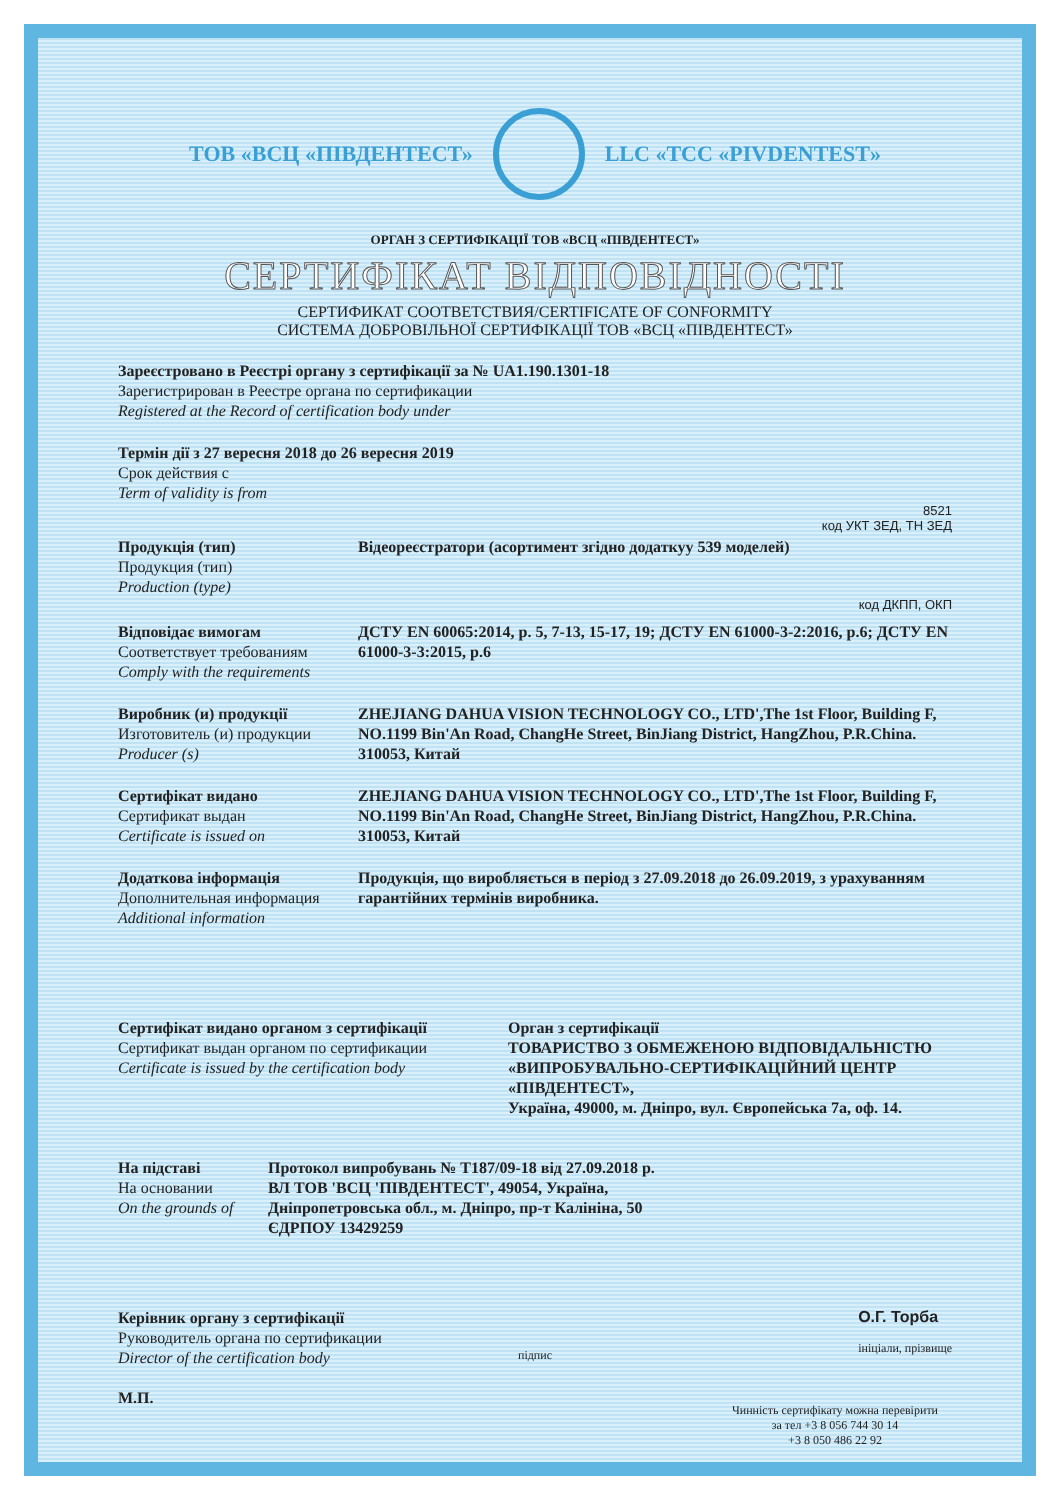ТОВ «ВСЦ «ПІВДЕНТЕСТ» LLC «TCC «PIVDENTEST»
ОРГАН З СЕРТИФІКАЦІЇ ТОВ «ВСЦ «ПІВДЕНТЕСТ»
СЕРТИФІКАТ ВІДПОВІДНОСТІ
СЕРТИФИКАТ СООТВЕТСТВИЯ/CERTIFICATE OF CONFORMITY
СИСТЕМА ДОБРОВІЛЬНОЇ СЕРТИФІКАЦІЇ ТОВ «ВСЦ «ПІВДЕНТЕСТ»
Зареєстровано в Реєстрі органу з сертифікації за № UA1.190.1301-18
Зарегистрирован в Реестре органа по сертификации
Registered at the Record of certification body under
Термін дії з 27 вересня 2018 до 26 вересня 2019
Срок действия с
Term of validity is from
8521
код УКТ ЗЕД, ТН ЗЕД
Продукція (тип)
Продукция (тип)
Production (type)
Відеореєстратори (асортимент згідно додаткуу 539 моделей)
код ДКПП, ОКП
Відповідає вимогам
Соответствует требованиям
Comply with the requirements
ДСТУ EN 60065:2014, р. 5, 7-13, 15-17, 19; ДСТУ EN 61000-3-2:2016, р.6; ДСТУ EN 61000-3-3:2015, р.6
Виробник (и) продукції
Изготовитель (и) продукции
Producer (s)
ZHEJIANG DAHUA VISION TECHNOLOGY CO., LTD',The 1st Floor, Building F, NO.1199 Bin'An Road, ChangHe Street, BinJiang District, HangZhou, P.R.China. 310053, Китай
Сертифікат видано
Сертификат выдан
Certificate is issued on
ZHEJIANG DAHUA VISION TECHNOLOGY CO., LTD',The 1st Floor, Building F, NO.1199 Bin'An Road, ChangHe Street, BinJiang District, HangZhou, P.R.China. 310053, Китай
Додаткова інформація
Дополнительная информация
Additional information
Продукція, що виробляється в період з 27.09.2018 до 26.09.2019, з урахуванням гарантійних термінів виробника.
Сертифікат видано органом з сертифікації
Сертификат выдан органом по сертификации
Certificate is issued by the certification body
Орган з сертифікації
ТОВАРИСТВО З ОБМЕЖЕНОЮ ВІДПОВІДАЛЬНІСТЮ «ВИПРОБУВАЛЬНО-СЕРТИФІКАЦІЙНИЙ ЦЕНТР «ПІВДЕНТЕСТ»,
Україна, 49000, м. Дніпро, вул. Європейська 7а, оф. 14.
На підставі
На основании
On the grounds of
Протокол випробувань № Т187/09-18 від 27.09.2018 р.
ВЛ ТОВ 'ВСЦ 'ПІВДЕНТЕСТ', 49054, Україна,
Дніпропетровська обл., м. Дніпро, пр-т Калініна, 50
ЄДРПОУ 13429259
Керівник органу з сертифікації
Руководитель органа по сертификации
Director of the certification body
М.П.
підпис О.Г. Торба
ініціали, прізвище
Чинність сертифікату можна перевірити
за тел +3 8 056 744 30 14
+3 8 050 486 22 92